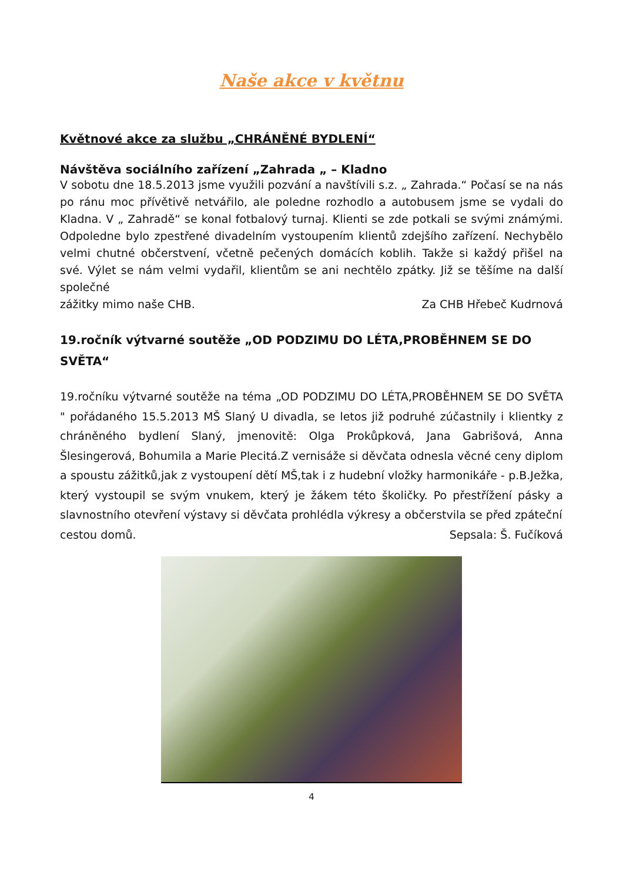Naše akce v květnu
Květnové akce za službu „CHRÁNĚNÉ BYDLENÍ“
Návštěva sociálního zařízení „Zahrada „ – Kladno
V sobotu dne 18.5.2013 jsme využili pozvání a navštívili s.z. „ Zahrada.“ Počasí se na nás po ránu moc přívětivě netvářilo, ale poledne rozhodlo a autobusem jsme se vydali do Kladna. V „ Zahradě“ se konal fotbalový turnaj. Klienti se zde potkali se svými známými. Odpoledne bylo zpestřené divadelním vystoupením klientů zdejšího zařízení. Nechybělo velmi chutné občerstvení, včetně pečených domácích koblih. Takže si každý přišel na své. Výlet se nám velmi vydařil, klientům se ani nechtělo zpátky. Již se těšíme na další společné
zážitky mimo naše CHB. Za CHB Hřebeč Kudrnová
19.ročník výtvarné soutěže „OD PODZIMU DO LÉTA,PROBĚHNEM SE DO SVĚTA“
19.ročníku výtvarné soutěže na téma „OD PODZIMU DO LÉTA,PROBĚHNEM SE DO SVĚTA " pořádaného 15.5.2013 MŠ Slaný U divadla, se letos již podruhé zúčastnily i klientky z chráněného bydlení Slaný, jmenovitě: Olga Prokůpková, Jana Gabrišová, Anna Šlesingerová, Bohumila a Marie Plecitá.Z vernisáže si děvčata odnesla věcné ceny diplom a spoustu zážitků,jak z vystoupení dětí MŠ,tak i z hudební vložky harmonikáře - p.B.Ježka, který vystoupil se svým vnukem, který je žákem této školičky. Po přestřížení pásky a slavnostního otevření výstavy si děvčata prohlédla výkresy a občerstvila se před zpáteční
cestou domů. Sepsala: Š. Fučíková
4